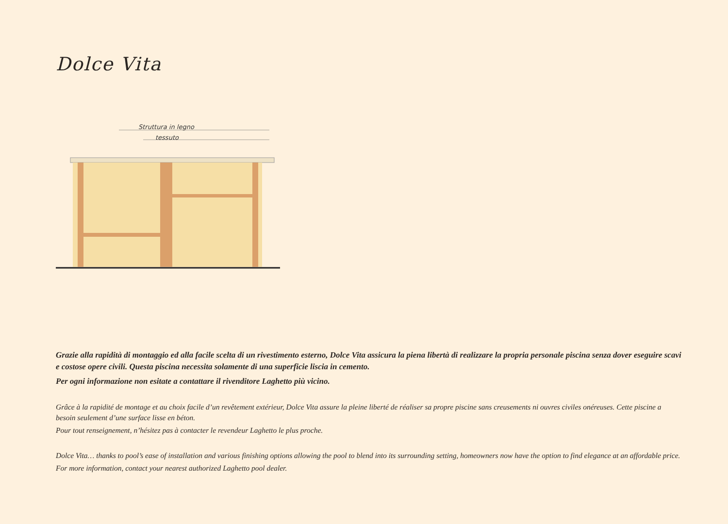Dolce Vita
Struttura in legno
tessuto
Grazie alla rapidità di montaggio ed alla facile scelta di un rivestimento esterno, Dolce Vita assicura la piena libertà di realizzare la propria personale piscina senza dover eseguire scavi e costose opere civili. Questa piscina necessita solamente di una superficie liscia in cemento.
Per ogni informazione non esitate a contattare il rivenditore Laghetto più vicino.
Grâce à la rapidité de montage et au choix facile d’un revêtement extérieur, Dolce Vita assure la pleine liberté de réaliser sa propre piscine sans creusements ni ouvres civiles onéreuses. Cette piscine a besoin seulement d’une surface lisse en béton.
Pour tout renseignement, n’hésitez pas à contacter le revendeur Laghetto le plus proche.
Dolce Vita… thanks to pool’s ease of installation and various finishing options allowing the pool to blend into its surrounding setting, homeowners now have the option to find elegance at an affordable price.
For more information, contact your nearest authorized Laghetto pool dealer.